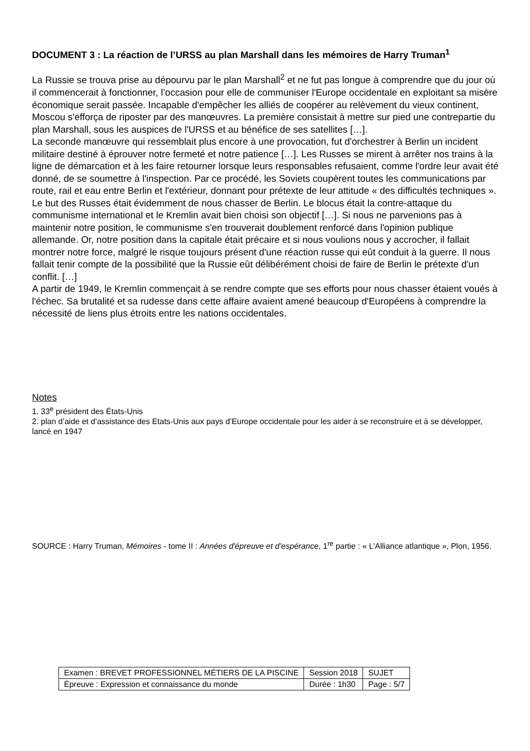DOCUMENT 3 : La réaction de l’URSS au plan Marshall dans les mémoires de Harry Truman<sup>1</sup>
La Russie se trouva prise au dépourvu par le plan Marshall<sup>2</sup> et ne fut pas longue à comprendre que du jour où il commencerait à fonctionner, l’occasion pour elle de communiser l'Europe occidentale en exploitant sa misère économique serait passée. Incapable d'empêcher les alliés de coopérer au relèvement du vieux continent, Moscou s'efforça de riposter par des manœuvres. La première consistait à mettre sur pied une contrepartie du plan Marshall, sous les auspices de l'URSS et au bénéfice de ses satellites […].
La seconde manœuvre qui ressemblait plus encore à une provocation, fut d'orchestrer à Berlin un incident militaire destiné à éprouver notre fermeté et notre patience […]. Les Russes se mirent à arrêter nos trains à la ligne de démarcation et à les faire retourner lorsque leurs responsables refusaient, comme l'ordre leur avait été donné, de se soumettre à l'inspection. Par ce procédé, les Soviets coupèrent toutes les communications par route, rail et eau entre Berlin et l'extérieur, donnant pour prétexte de leur attitude « des difficultés techniques ».
Le but des Russes était évidemment de nous chasser de Berlin. Le blocus était la contre-attaque du communisme international et le Kremlin avait bien choisi son objectif […]. Si nous ne parvenions pas à maintenir notre position, le communisme s'en trouverait doublement renforcé dans l'opinion publique allemande. Or, notre position dans la capitale était précaire et si nous voulions nous y accrocher, il fallait montrer notre force, malgré le risque toujours présent d'une réaction russe qui eût conduit à la guerre. Il nous fallait tenir compte de la possibilité que la Russie eût délibérément choisi de faire de Berlin le prétexte d'un conflit. […]
A partir de 1949, le Kremlin commençait à se rendre compte que ses efforts pour nous chasser étaient voués à l'échec. Sa brutalité et sa rudesse dans cette affaire avaient amené beaucoup d'Européens à comprendre la nécessité de liens plus étroits entre les nations occidentales.
Notes
1. 33<sup>e</sup> président des États-Unis
2. plan d’aide et d’assistance des Etats-Unis aux pays d’Europe occidentale pour les aider à se reconstruire et à se développer, lancé en 1947
SOURCE : Harry Truman, Mémoires - tome II : Années d'épreuve et d’espérance, 1<sup>re</sup> partie : « L'Alliance atlantique », Plon, 1956.
| Examen : BREVET PROFESSIONNEL MÉTIERS DE LA PISCINE | Session 2018 | SUJET |
| Épreuve : Expression et connaissance du monde | Durée : 1h30 | Page : 5/7 |